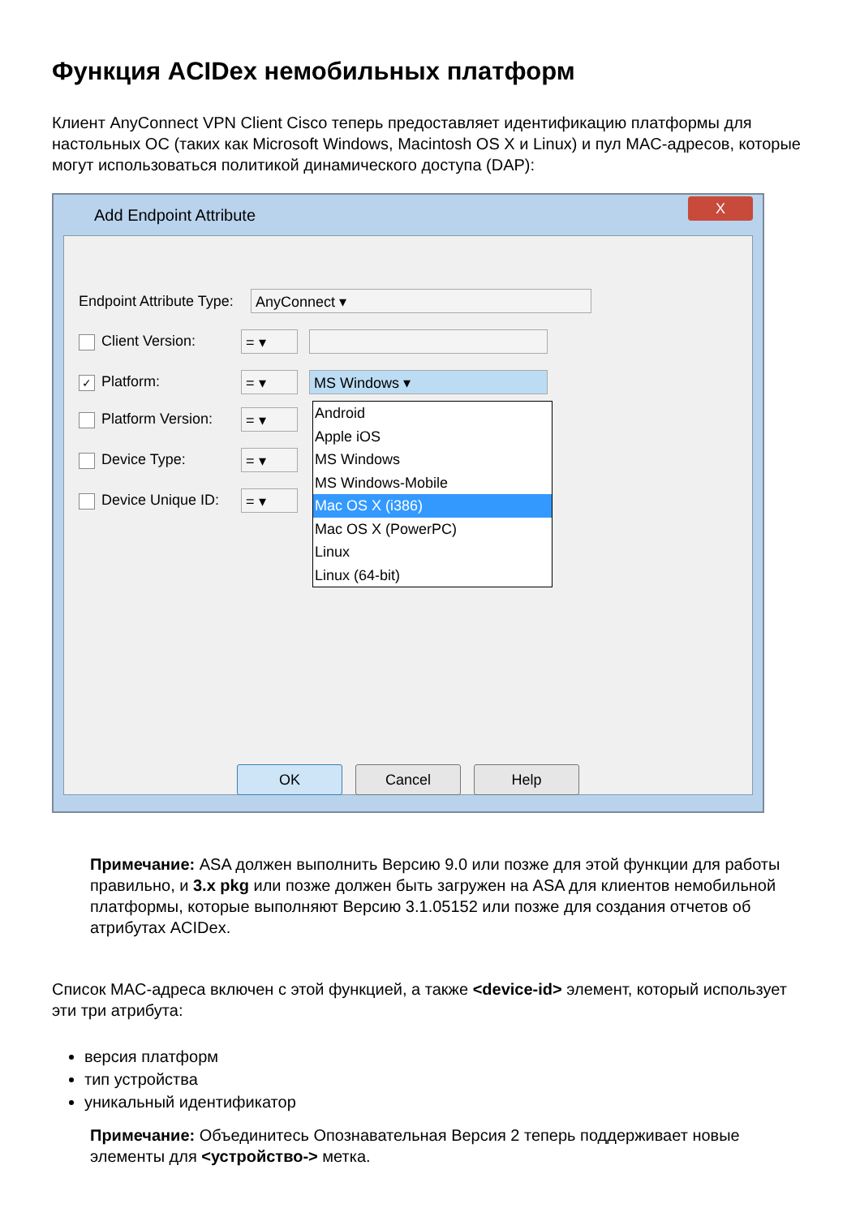Функция ACIDex немобильных платформ
Клиент AnyConnect VPN Client Cisco теперь предоставляет идентификацию платформы для настольных ОС (таких как Microsoft Windows, Macintosh OS X и Linux) и пул MAC-адресов, которые могут использоваться политикой динамического доступа (DAP):
Add Endpoint Attribute
X
Endpoint Attribute Type: AnyConnect ▾
Client Version: = ▾
✓ Platform: = ▾ MS Windows ▾
Android
Apple iOS
MS Windows
MS Windows-Mobile
Mac OS X (i386)
Mac OS X (PowerPC)
Linux
Linux (64-bit)
Platform Version: = ▾
Device Type: = ▾
Device Unique ID: = ▾
OK Cancel Help
Примечание: ASA должен выполнить Версию 9.0 или позже для этой функции для работы правильно, и 3.x pkg или позже должен быть загружен на ASA для клиентов немобильной платформы, которые выполняют Версию 3.1.05152 или позже для создания отчетов об атрибутах ACIDex.
Список MAC-адреса включен с этой функцией, а также <device-id> элемент, который использует эти три атрибута:
версия платформ
тип устройства
уникальный идентификатор
Примечание: Объединитесь Опознавательная Версия 2 теперь поддерживает новые элементы для <устройство-> метка.